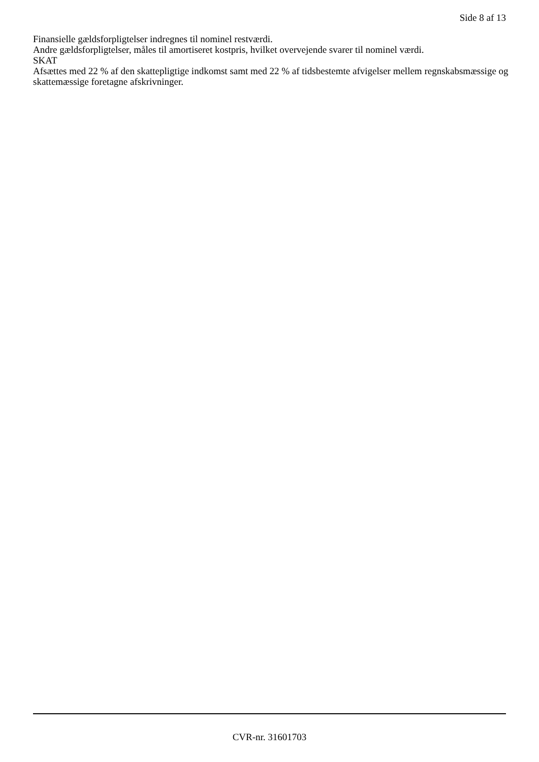Side 8 af 13
Finansielle gældsforpligtelser indregnes til nominel restværdi.
Andre gældsforpligtelser, måles til amortiseret kostpris, hvilket overvejende svarer til nominel værdi.
SKAT
Afsættes med 22 % af den skattepligtige indkomst samt med 22 % af tidsbestemte afvigelser mellem regnskabsmæssige og skattemæssige foretagne afskrivninger.
CVR-nr. 31601703